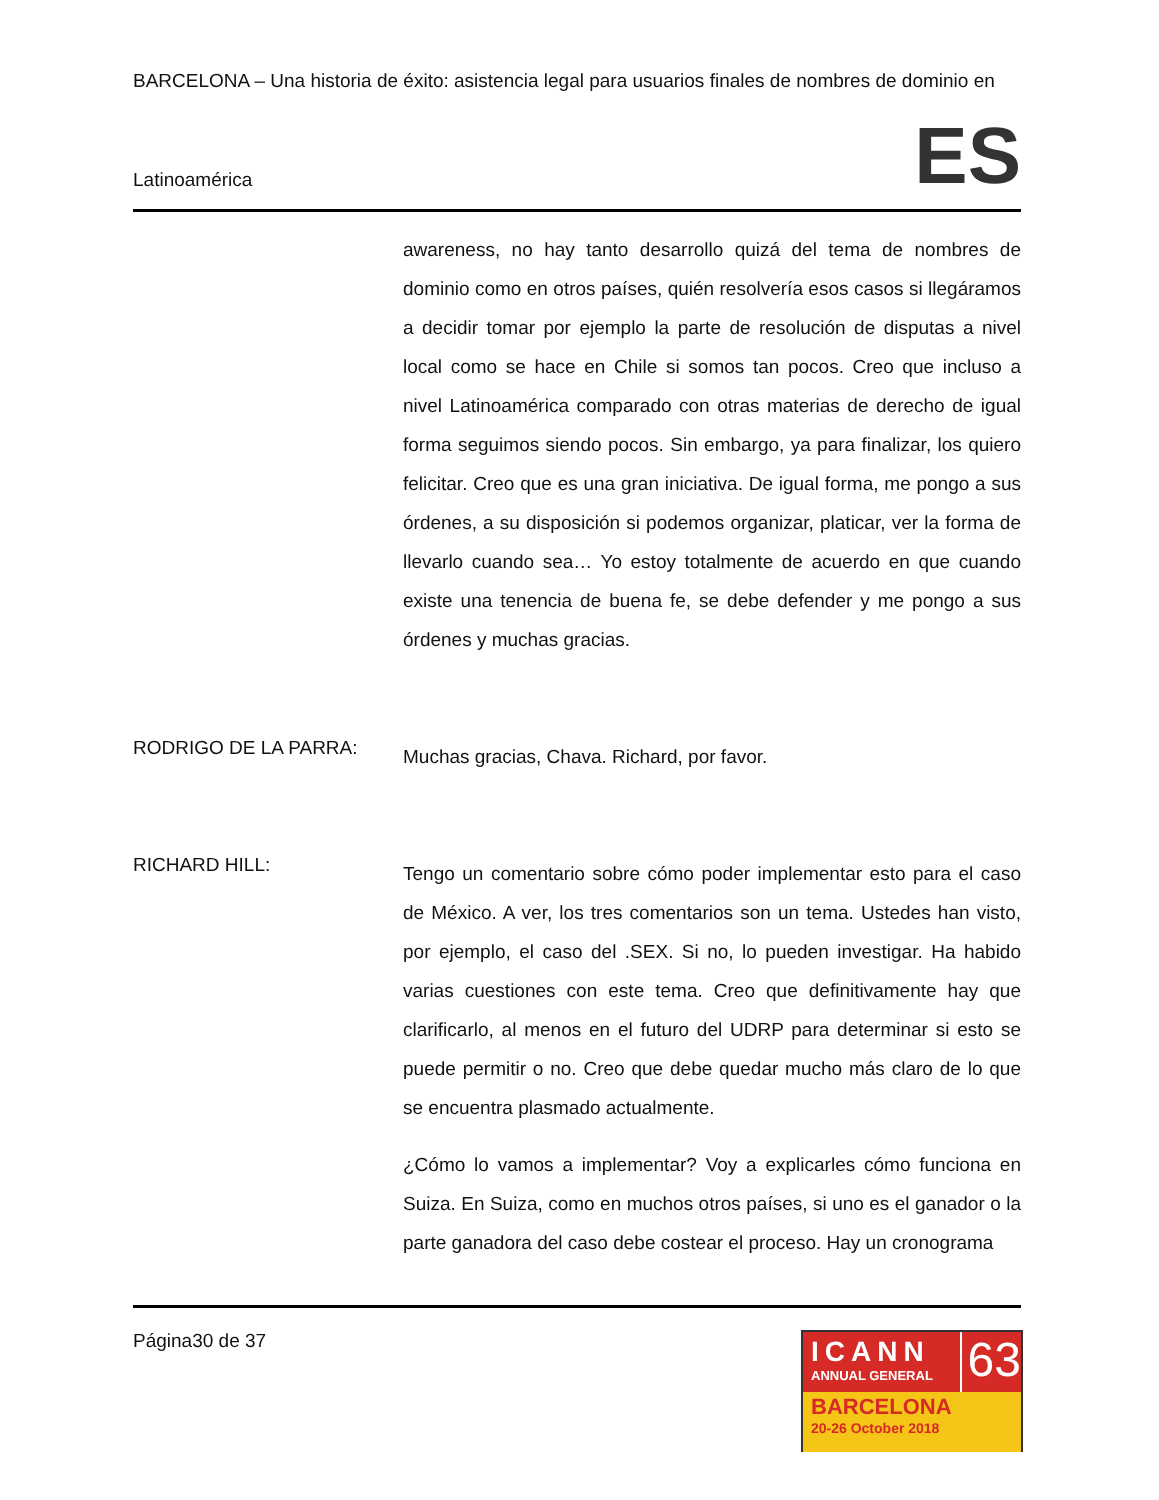BARCELONA – Una historia de éxito: asistencia legal para usuarios finales de nombres de dominio en
Latinoamérica ES
awareness, no hay tanto desarrollo quizá del tema de nombres de dominio como en otros países, quién resolvería esos casos si llegáramos a decidir tomar por ejemplo la parte de resolución de disputas a nivel local como se hace en Chile si somos tan pocos. Creo que incluso a nivel Latinoamérica comparado con otras materias de derecho de igual forma seguimos siendo pocos. Sin embargo, ya para finalizar, los quiero felicitar. Creo que es una gran iniciativa. De igual forma, me pongo a sus órdenes, a su disposición si podemos organizar, platicar, ver la forma de llevarlo cuando sea… Yo estoy totalmente de acuerdo en que cuando existe una tenencia de buena fe, se debe defender y me pongo a sus órdenes y muchas gracias.
RODRIGO DE LA PARRA:
Muchas gracias, Chava. Richard, por favor.
RICHARD HILL:
Tengo un comentario sobre cómo poder implementar esto para el caso de México. A ver, los tres comentarios son un tema. Ustedes han visto, por ejemplo, el caso del .SEX. Si no, lo pueden investigar. Ha habido varias cuestiones con este tema. Creo que definitivamente hay que clarificarlo, al menos en el futuro del UDRP para determinar si esto se puede permitir o no. Creo que debe quedar mucho más claro de lo que se encuentra plasmado actualmente.
¿Cómo lo vamos a implementar? Voy a explicarles cómo funciona en Suiza. En Suiza, como en muchos otros países, si uno es el ganador o la parte ganadora del caso debe costear el proceso. Hay un cronograma
Página30 de 37
ICANN
ANNUAL GENERAL
63
BARCELONA
20-26 October 2018